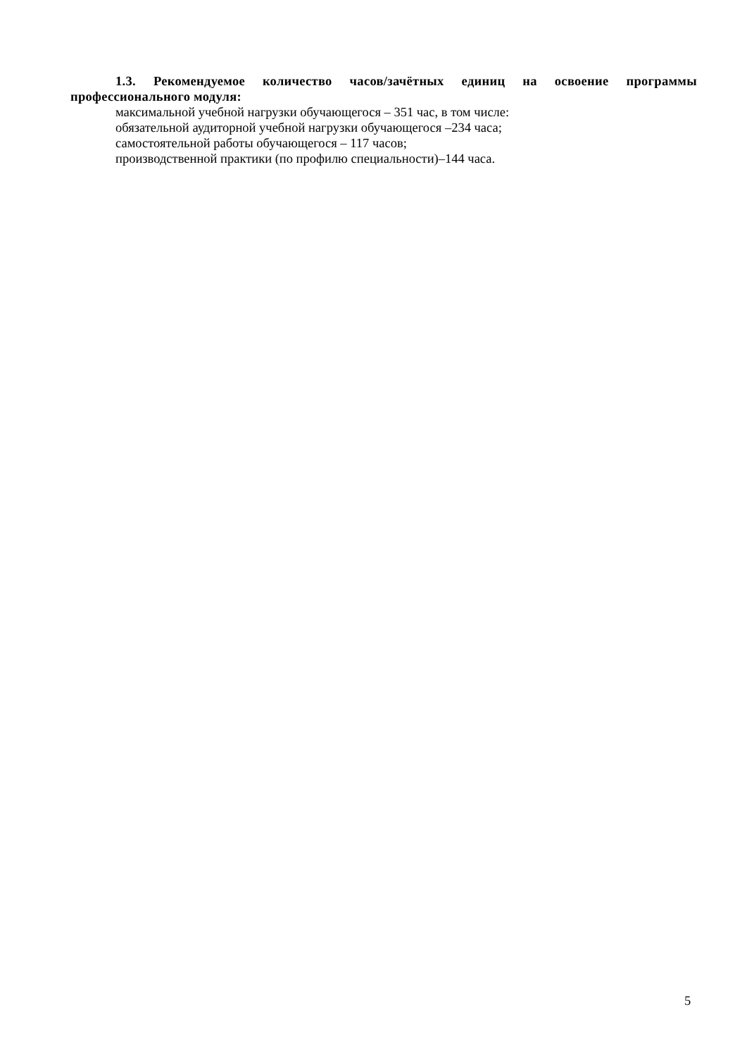1.3. Рекомендуемое количество часов/зачётных единиц на освоение программы профессионального модуля:
максимальной учебной нагрузки обучающегося – 351 час, в том числе:
обязательной аудиторной учебной нагрузки обучающегося –234 часа;
самостоятельной работы обучающегося – 117 часов;
производственной практики (по профилю специальности)–144 часа.
5